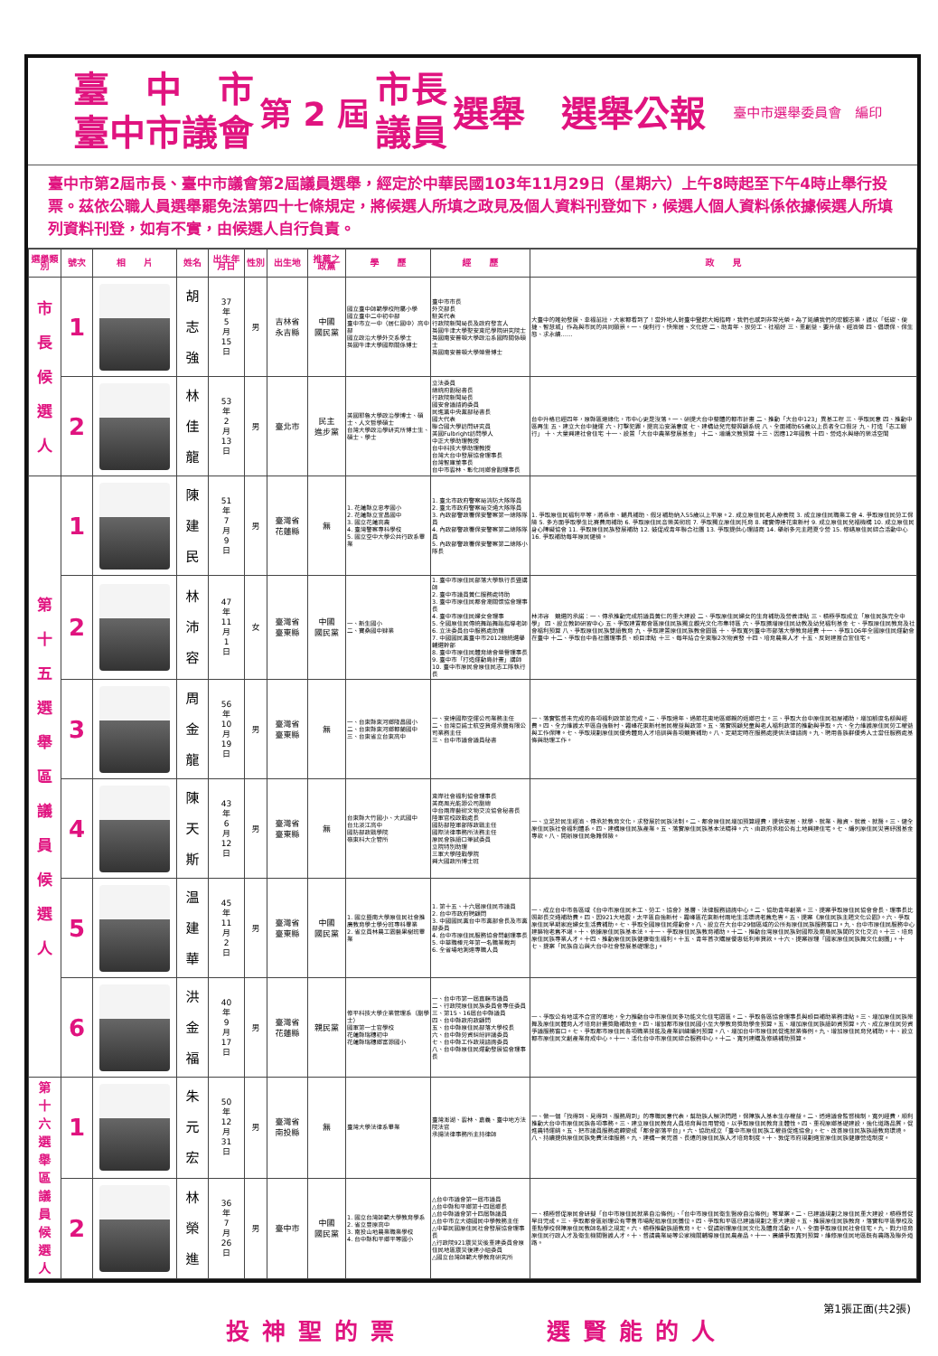臺　中　市
臺中市議會
第 2 屆
市長
議員
選舉　選舉公報
臺中市選舉委員會　編印
臺中市第2屆市長、臺中市議會第2屆議員選舉，經定於中華民國103年11月29日（星期六）上午8時起至下午4時止舉行投票。茲依公職人員選舉罷免法第四十七條規定，將候選人所填之政見及個人資料刊登如下，候選人個人資料係依據候選人所填列資料刊登，如有不實，由候選人自行負責。
| 選舉類別 | 號次 | 相 片 | 姓名 | 出生年月日 | 性別 | 出生地 | 推薦之政黨 | 學 歷 | 經 歷 | 政 見 |
| --- | --- | --- | --- | --- | --- | --- | --- | --- | --- | --- |
| 市 長 候 選 人 | 1 | | 胡 志 強 | 37 年 5 月 15 日 | 男 | 吉林省 永吉縣 | 中國 國民黨 | 國立臺中師範學校附屬小學 國立臺中二中初中部 臺中市立一中（居仁國中）高中部 國立政治大學外交系學士 英國牛津大學國際關係博士 | 臺中市市長 外交部長 駐美代表 行政院新聞局長及政府發言人 英國牛津大學聖安東尼學院研究院士 英國南安普頓大學政治系國際關係碩士 英國南安普頓大學榮譽博士 | 大臺中的蓬勃發展、幸福茁壯，大家都看到了！當外地人對臺中豎起大姆指時，我們也感到非常光榮。為了延續我們的宏觀志業，謹以「低碳、便捷、智慧城」作為與市民的共同願景。一、便利行、快樂居、文化遊 二、助青年、拔勞工、社福好 三、重創益、要升級、經濟榮 四、倡環保、保生態、求永續…… |
| | 2 | | 林 佳 龍 | 53 年 2 月 13 日 | 男 | 臺北市 | 民主 進步黨 | 美國耶魯大學政治學博士、碩士、人文哲學碩士 台灣大學政治學研究所博士生、碩士、學士 | 立法委員 總統府副秘書長 行政院新聞局長 國安會議諮詢委員 民進黨中央黨部秘書長 國大代表 聯合國大學訪問研究員 美國Fulbright訪問學人 中正大學助理教授 台中科技大學助理教授 台灣大台中發展協會理事長 台灣智庫董事長 台中市雲林、彰化同鄉會副理事長 | 台中升格已經四年，原縣區邊緣化，市中心更是沒落。一、研提大台中整體的都市計畫 二、推動「大台中123」異基工程 三、爭取民意 四、推動中區再生 五、建立大台中捷運 六、打擊犯罪，提高治安滿意度 七、建構幼兒完整照顧系統 八、全面補助65歲以上長者全口假牙 九、打造「志工銀行」 十、大量興建社會住宅 十一、設置「大台中農業發展基金」 十二、增編文教預算 十三、因應12年國教 十四、營造水與綠的樂活空間 |
| 第 十 五 選 舉 區 議 員 候 選 人 | 1 | | 陳 建 民 | 51 年 7 月 9 日 | 男 | 臺灣省 花蓮縣 | 無 | 1. 花蓮縣立忠孝國小 2. 花蓮縣立宜昌國中 3. 國立花蓮高農 4. 臺灣警察專科學校 5. 國立空中大學公共行政系畢業 | 1. 臺北市政府警察局消防大隊隊員 2. 臺北市政府警察局交通大隊隊員 3. 內政部警政署保安警察第一總隊隊員 4. 內政部警政署保安警察第二總隊隊員 5. 內政部警政署保安警察第二總隊小隊長 | 1. 爭取原住民福利平等，將乘車、輔具補助、假牙補助納入55歲以上平原。2. 成立原住民老人療養院 3. 成立原住民職業工會 4. 爭取原住民勞工保險 5. 多方面爭取學生比賽費用補助 6. 爭取原住民音樂美術班 7. 爭取獨立原住民托育 8. 確實傳達花東新村 9. 成立原住民兒福機構 10. 成立原住民身心障礙協會 11. 爭取原住民族發展補助 12. 鼓促成青年聯合社團 13. 爭取提供心理諮商 14. 舉辦多元主題夏令營 15. 修繕原住民綜合活動中心 16. 爭取補助每年原民健檢。 |
| | 2 | | 林 沛 容 | 47 年 11 月 1 日 | 女 | 臺灣省 臺東縣 | 中國 國民黨 | 一、新生國小 二、寶桑國中肄業 | 1. 臺中市原住民部落大學執行長暨講師 2. 臺中市議員黃仁服務處特助 3. 臺中市原住民都會潮關懷協會理事長 4. 臺中市原住民婦女會理事 5. 全國原住民傳統舞蹈舞蹈指導老師 6. 立法委員台中服務處助理 7. 中國國民黨臺中市2012總統選舉輔選幹部 8. 臺中市原住民體育總會榮譽理事長 9. 臺中市「打造運動島計畫」講師 10. 臺中市原民會原住民志工隊執行長 | 林沛容 競選的承諾：一、傳承推動完成前議員黃仁的重大建設 二、爭取原住民婦女的生育補助及營養津貼 三、積極爭取成立「原住民族完全中學」 四、設立教師研習中心 五、爭取建置都會區原住民族獨立觀光文化市集特區 六、爭取擴增原住民幼教及幼兒福利基金 七、爭取原住民教育及社會福利預算 八、爭取原住民族雙語教育 九、爭取建置原住民族教會園區 十、爭取寬列臺中市部落大學教育經費 十一、爭取106年全國原住民運動會在臺中 十二、爭取台中各社團理事長、頭目津貼 十三、每年結合全東聯2次物資發 十四、培育農業人才 十五、反對建蓋合宜住宅。 |
| | 3 | | 周 金 龍 | 56 年 10 月 19 日 | 男 | 臺灣省 臺東縣 | 無 | 一、台東縣東河鄉隆昌國小 二、台東縣東河鄉都蘭國中 三、台東省立台東高中 | 一、安達國際空運公司業務主任 二、台灣亞諾士航空貨運承攬有限公司業務主任 三、台中市議會議員秘書 | 一、落實監督未完成的各項福利政策並完成。二、爭取過年、過節花東地區鄉親的返鄉巴士。三、爭取大台中原住民祖屋補助，增加額度名額與經費。四、全力維護太平區自強新村、霧峰花東新村居民權益與政策。五、落實照顧兒童與老人福利政策的推動與爭取。六、全力維護原住民勞工權益與工作保障。七、爭取規劃原住民優秀體育人才培訓與各項競賽補助。八、定期定時在服務處提供法律諮詢。九、聘用各族群優秀人士當任服務處基條與助理工作。 |
| | 4 | | 陳 天 斯 | 43 年 6 月 12 日 | 男 | 臺灣省 臺東縣 | 無 | 台東縣大竹國小、大武國中 台北淡江高中 國防部政戰學院 嶺東科大企管所 | 東岸社會福利協會理事長 美商風光能源公司副總 中台兩岸藝術文物交流協會秘書長 陸軍官校政戰處長 國防部陸軍部隊政戰主任 國際法律事務所法務主任 原民會族語口筆試委員 立院特別助理 三軍大學陸戰學院 興大國政所博士班 | 一、立足於民生經濟、傳承於教育文化，求發展於民族法制。二、都會原住民增加預算經費，提供安居、就學、就業、融資、就養、就醫。三、健全原住民族社會福利體系。四、建構原住民族產業。五、落實原住民族基本法精神。六、由政府承租公有土地興建住宅。七、編列原住民災害紓困基金專款。八、開辦原住民急難保險。 |
| | 5 | | 温 建 華 | 45 年 11 月 2 日 | 男 | 臺灣省 臺東縣 | 中國 國民黨 | 1. 國立暨南大學原住民社會推廣教育學士學分班專科畢業 2. 省立員林農工園藝果樹班畢業 | 1. 第十五、十六屆原住民市議員 2. 台中市政府聘顧問 3. 中國國民黨台中市黨部會長及市黨部委員 4. 台中市原住民服務協會問創理事長 5. 中華職棒元年第一名職業裁判 6. 全省場地測速專職人員 | 一、成立台中市各區域《台中市原住民木工、勞工、協會》基層、法律服務諮詢中心。二、協助青年創業。三、提案爭取原住民協會會長、理事長比照鄰長交通補助費。四、因921大地震，太平區自強新村、霧峰區花東新村兩地生活環境老舊危害。五、提案《原住民族主題文化公園》。六、爭取原住民早期家庭婦女生活費補助。七、爭取全國原住民運動會。八、設立在大台中29個區域的公所有原住民族服務窗口。九、台中市原住民服務中心建築物老舊不堪。十、依據原住民族基本法。十一、爭取原住民族教育補助。十二、推動台灣原住民族對國際及南島民族間的文化交流。十三、培育原住民族專業人才。十四、推動原住民族健康衛生福利。十五、青年首次購屋優惠低利率貸款。十六、提案辦理「國家原住民族舞文化劇團」。十七、提案「民族自治與大台中社會發展基礎理念」。 |
| | 6 | | 洪 金 福 | 40 年 9 月 17 日 | 男 | 臺灣省 花蓮縣 | 親民黨 | 修平科技大學企業管理系（副學士） 國軍第一士官學校 花蓮縣瑞穗初中 花蓮縣瑞穗鄉富源國小 | 一、台中市第一屆直轄市議員 二、行政院原住民族委員會專任委員 三、第15、16屆台中縣議員 四、台中縣政府政顧問 五、台中縣原住民部落大學校長 六、台中縣勞資糾紛評議委員 七、台中縣工作政規諮詢委員 八、台中縣原住民運動發展協會理事長 | 一、爭取公有地或不合宜的軍地，全力推動台中市原住民多功能文化住宅園區。二、爭取各區協會理事長與頭目補助業務津貼。三、增加原住民族樂舞及原住民體育人才培育計畫獎勵補助金。四、增加都市原住民國小至大學教育獎助學金預算。五、增加原住民族語師資預算。六、成立原住民勞資爭議服務窗口。七、爭取都市原住民各項職業技能及產業訓練編列預算。八、增加台中市原住民促進就業條例。九、增加原住民育兒補助。十、設立都市原住民文創產業育成中心。十一、活化台中市原住民綜合服務中心。十二、寬列建購及修繕補助預算。 |
| 第 十 六 選 舉 區 議 員 候 選 人 | 1 | | 朱 元 宏 | 50 年 12 月 31 日 | 男 | 臺灣省 南投縣 | 無 | 臺灣大學法律系畢業 | 臺灣澎湖、雲林、嘉義、臺中地方法院法官 承揚法律事務所主持律師 | 一、做一個「找得到、見得到、服務周到」的專職民意代表，幫助族人解決問題，保障族人基本生存權益。二、透過議會監督機制，寬列經費，順利推動大台中市原住民族各項事務。三、建立原住民教育人員培育與晉用管道，以爭取原住民教育主體性。四、重視原鄉基礎建設，強化道路品質，促進農特運銷。五、把市議員服務處轉變成「都會部落平台」。六、協助成立「臺中市原住民族工權益促進協會」。七、改善原住民族族語教育環境。八、持續提供原住民族免費法律服務。九、建構一套完善、長遠的原住民族人才培育制度。十、敦促市府規劃適宜原住民族健康營造制度。 |
| | 2 | | 林 榮 進 | 36 年 7 月 26 日 | 男 | 臺中市 | 中國 國民黨 | 1. 國立台灣師範大學教育學系 2. 省立豐原高中 3. 南投山地農業職業學校 4. 台中縣和平鄉平等國小 | △台中市議會第一屆市議員 △台中縣和平鄉第十四屆鄉長 △台中縣議會第十四屆縣議員 △台中市立大德國民中學教務主任 △中華民國原住民社會發展協會理事長 △行政院921震災災後重建委員會原住民地區震災復建小組委員 △國立台灣師範大學教育研究所 | 一、積極督促原民會研擬「台中市原住民就業自治條例」、「台中市原住民衛生醫療自治條例」等草案。二、已建議規劃之原住民重大建設，積極督促早日完成。三、爭取都會區辦理公有零售市場配租原住民攤位。四、爭取和平區已建議規劃之重大建設。五、推展原住民族教育，落實和平區學校及重點學校保障原住民教師名額之規定。六、積極推動族語教育。七、促請辦理原住民文化及體育活動。八、全面爭取原住民社會住宅。九、戮力培育原住民行政人才及衛生機關醫護人才。十、督請農業局等公家機關輔導原住民農產品。十一、廣續爭取寬列預算，維修原住民地區既有農路及聯外道路。 |
投神聖的票 選賢能的人
第1張正面(共2張)